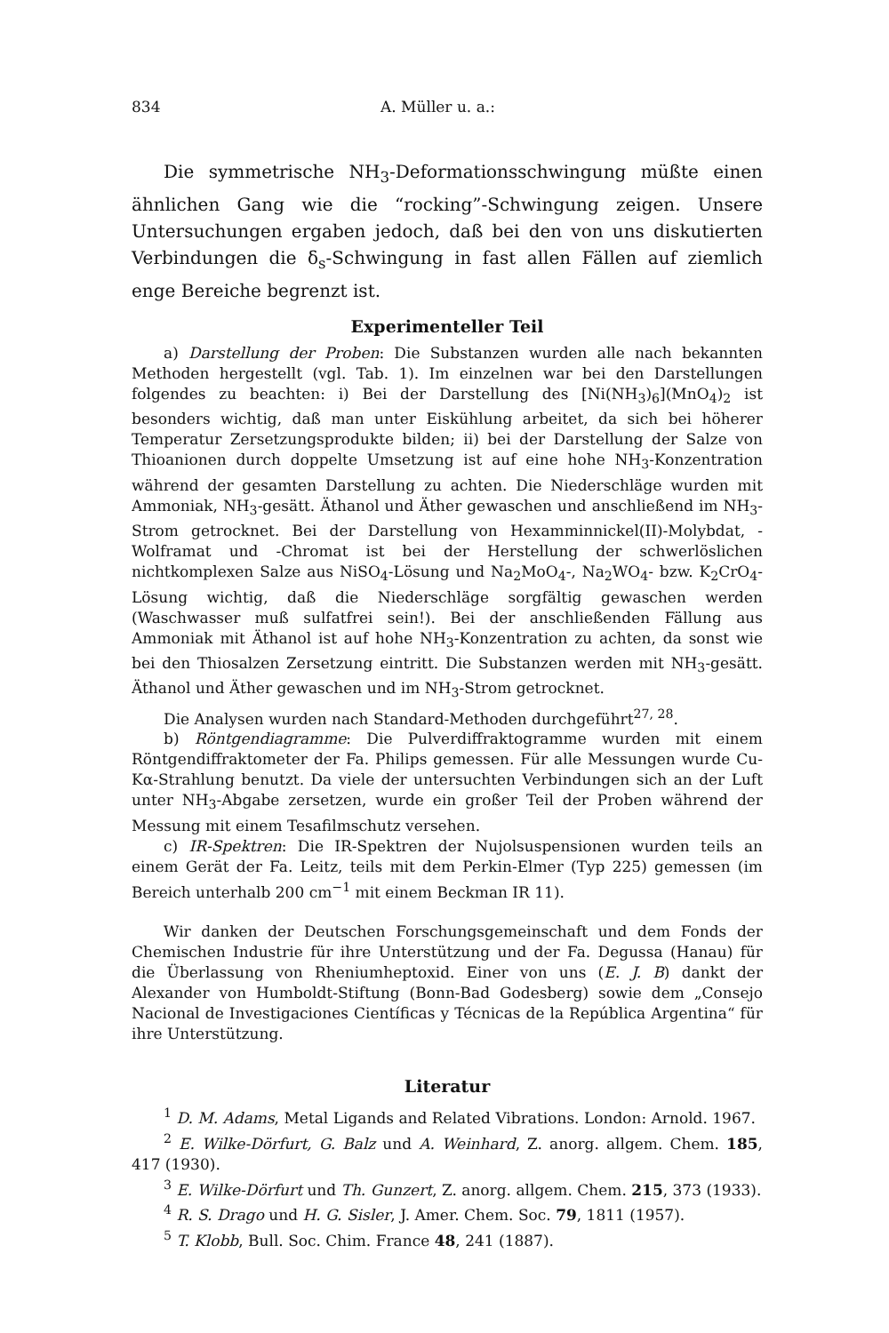834 A. Müller u. a.:
Die symmetrische NH<sub>3</sub>-Deformationsschwingung müßte einen ähnlichen Gang wie die “rocking”-Schwingung zeigen. Unsere Untersuchungen ergaben jedoch, daß bei den von uns diskutierten Verbindungen die δ<sub>s</sub>-Schwingung in fast allen Fällen auf ziemlich enge Bereiche begrenzt ist.
Experimenteller Teil
a) Darstellung der Proben: Die Substanzen wurden alle nach bekannten Methoden hergestellt (vgl. Tab. 1). Im einzelnen war bei den Darstellungen folgendes zu beachten: i) Bei der Darstellung des [Ni(NH<sub>3</sub>)<sub>6</sub>](MnO<sub>4</sub>)<sub>2</sub> ist besonders wichtig, daß man unter Eiskühlung arbeitet, da sich bei höherer Temperatur Zersetzungsprodukte bilden; ii) bei der Darstellung der Salze von Thioanionen durch doppelte Umsetzung ist auf eine hohe NH<sub>3</sub>-Konzentration während der gesamten Darstellung zu achten. Die Niederschläge wurden mit Ammoniak, NH<sub>3</sub>-gesätt. Äthanol und Äther gewaschen und anschließend im NH<sub>3</sub>-Strom getrocknet. Bei der Darstellung von Hexamminnickel(II)-Molybdat, -Wolframat und -Chromat ist bei der Herstellung der schwerlöslichen nichtkomplexen Salze aus NiSO<sub>4</sub>-Lösung und Na<sub>2</sub>MoO<sub>4</sub>-, Na<sub>2</sub>WO<sub>4</sub>- bzw. K<sub>2</sub>CrO<sub>4</sub>-Lösung wichtig, daß die Niederschläge sorgfältig gewaschen werden (Waschwasser muß sulfatfrei sein!). Bei der anschließenden Fällung aus Ammoniak mit Äthanol ist auf hohe NH<sub>3</sub>-Konzentration zu achten, da sonst wie bei den Thiosalzen Zersetzung eintritt. Die Substanzen werden mit NH<sub>3</sub>-gesätt. Äthanol und Äther gewaschen und im NH<sub>3</sub>-Strom getrocknet.
Die Analysen wurden nach Standard-Methoden durchgeführt<sup>27, 28</sup>.
b) Röntgendiagramme: Die Pulverdiffraktogramme wurden mit einem Röntgendiffraktometer der Fa. Philips gemessen. Für alle Messungen wurde Cu-Kα-Strahlung benutzt. Da viele der untersuchten Verbindungen sich an der Luft unter NH<sub>3</sub>-Abgabe zersetzen, wurde ein großer Teil der Proben während der Messung mit einem Tesafilmschutz versehen.
c) IR-Spektren: Die IR-Spektren der Nujolsuspensionen wurden teils an einem Gerät der Fa. Leitz, teils mit dem Perkin-Elmer (Typ 225) gemessen (im Bereich unterhalb 200 cm<sup>−1</sup> mit einem Beckman IR 11).
Wir danken der Deutschen Forschungsgemeinschaft und dem Fonds der Chemischen Industrie für ihre Unterstützung und der Fa. Degussa (Hanau) für die Überlassung von Rheniumheptoxid. Einer von uns (E. J. B) dankt der Alexander von Humboldt-Stiftung (Bonn-Bad Godesberg) sowie dem „Consejo Nacional de Investigaciones Científicas y Técnicas de la República Argentina“ für ihre Unterstützung.
Literatur
<sup>1</sup> D. M. Adams, Metal Ligands and Related Vibrations. London: Arnold. 1967.
<sup>2</sup> E. Wilke-Dörfurt, G. Balz und A. Weinhard, Z. anorg. allgem. Chem. 185, 417 (1930).
<sup>3</sup> E. Wilke-Dörfurt und Th. Gunzert, Z. anorg. allgem. Chem. 215, 373 (1933).
<sup>4</sup> R. S. Drago und H. G. Sisler, J. Amer. Chem. Soc. 79, 1811 (1957).
<sup>5</sup> T. Klobb, Bull. Soc. Chim. France 48, 241 (1887).